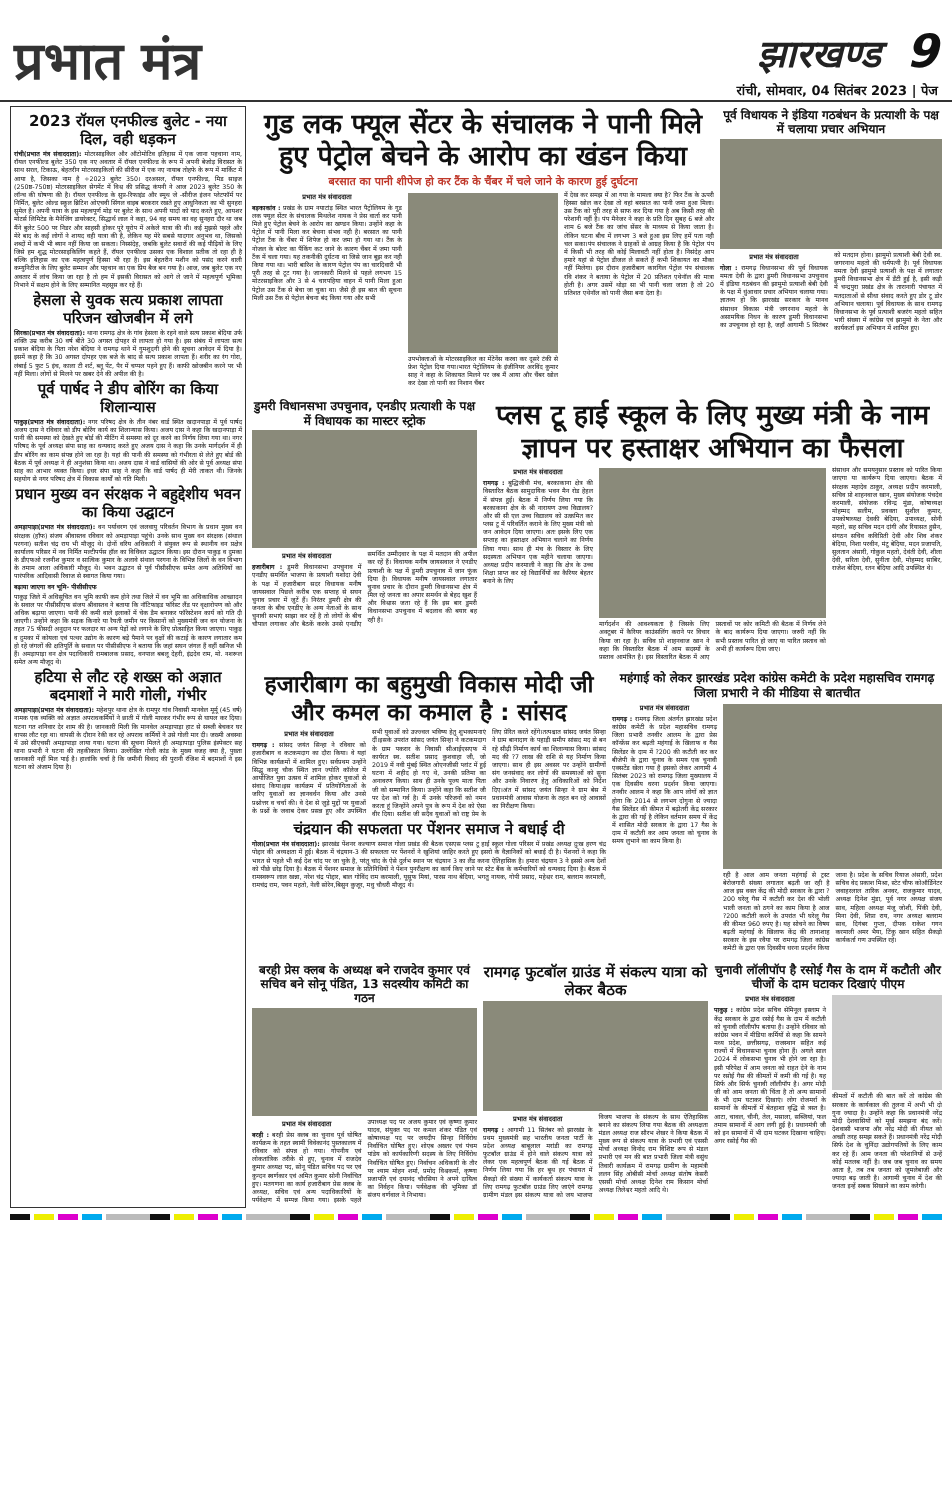प्रभात मंत्र
झारखण्ड 9
रांची, सोमवार, 04 सितंबर 2023 | पेज
2023 रॉयल एनफील्ड बुलेट - नया दिल, वही धड़कन
रांची(प्रभात मंत्र संवाददाता): मोटरसाइकिल और ऑटोमोटिव इतिहास में एक जाना पहचाना नाम, रॉयल एनफील्ड बुलेट 350 एक नए अवतार में रॉयल एनफील्ड के रूप में अपनी बेजोड़ विरासत के साथ सरल, टिकाऊ, बेहतरीन मोटरसाइकिलों की सीरीज में एक नए नायाब तोहफे के रूप में मार्किट में आया है, जिसका नाम है ÷2023 बुलेट 350। दरअसल, रॉयल एनफील्ड, मिड साइज (250ष्ठ-750ष्ठ) मोटरसाइकिल सेगमेंट में विश्व की प्रसिद्ध कंपनी ने आज 2023 बुलेट 350 के लॉन्च की घोषणा की है। रॉयल एनफील्ड के सुप्र-रिफाइंड और स्मूथ जे -सीरीज इंजन प्लेटफॉर्म पर निर्मित, बुलेट ओल्ड स्कूल ब्रिटिश ओएचवी सिंगल वाइब बरकरार रखते हुए आधुनिकता का भी सुनहरा सुमेल है। अपनी यात्रा के इस महत्वपूर्ण मोड़ पर बुलेट के साथ अपनी यादों को याद करते हुए, आयशर मोटर्स लिमिटेड के मैनेजिंग डायरेक्टर, सिद्धार्थ लाल ने कहा, 94 वह समय का वह सुनहरा दौर था जब मैंने बुलेट 500 पर निडर और साहसी होकर पूरे यूरोप में अकेले यात्रा की थी। कई मुझसे पहले और मेरे बाद के कई लोगों ने शायद वही यात्रा की है, लेकिन यह मेरे सबसे यादगार अनुभव था, जिसको शब्दों में कभी भी ब्यान नहीं किया जा सकता। निस्संदेह, जबकि बुलेट सवारों की कई पीढ़ियों के लिए जिसे हम शुद्ध मोटरसाइकिलिंग कहते हैं, रॉयल एनफील्ड उसका एक विशाल प्रतीक तो रहा ही है बल्कि इतिहास का एक महत्वपूर्ण हिस्सा भी रहा है। इस बेहतरीन मशीन को पसंद करने वाली कम्युनिटीज के लिए बुलेट सम्मान और पहचान का एक प्रिय बैज बन गया है। आज, जब बुलेट एक नए अवतार में लांच किया जा रहा है तो हम में इसकी विरासत को आगे ले जाने में महत्वपूर्ण भूमिका निभाने में सक्षम होने के लिए सम्मानित महसूस कर रहे हैं।
हेसला से युवक सत्य प्रकाश लापता परिजन खोजबीन में लगे
सिरका(प्रभात मंत्र संवाददाता): थाना रामगढ़ क्षेत्र के गांव हेसला के रहने वाले सत्य प्रकाश बेदिया उर्फ शक्ति उम्र करीब 30 वर्ष बीते 30 अगस्त दोपहर से लापता हो गया है। इस संबंध में लापता सत्य प्रकाश बेदिया के पिता नरेश बेदिया ने रामगढ़ थाने में गुमशुदगी होने की सूचना आवेदन में दिया है। इसमें कहा है कि 30 अगस्त दोपहर एक बजे के बाद से सत्य प्रकाश लापता हैं। शरीर का रंग गोरा, लंबाई 5 फुट 5 इंच, काला टी शर्ट, ब्लू पेंट, पैर में चप्पल पहने हुए हैं। काफी खोजबीन करने पर भी नहीं मिला। लोगों से मिलने पर खबर देने की अपील की है।
पूर्व पार्षद ने डीप बोरिंग का किया शिलान्यास
पाकुड़(प्रभात मंत्र संवाददाता): नगर परिषद क्षेत्र के तीन नंबर वार्ड स्थित खदानपाड़ा में पूर्व पार्षद अजय दास ने रविवार को डीप बोरिंग कार्य का शिलान्यास किया। अजय दास ने कहा कि खदानपाड़ा में पानी की समस्या को देखते हुए बोर्ड की मीटिंग में समस्या को दूर करने का निर्णय लिया गया था। नगर परिषद के पूर्व अध्यक्ष संपा साह का धन्यवाद करते हुए अजय दास ने कहा कि उनके मार्गदर्शन में ही डीप बोरिंग का काम संपन्न होने जा रहा है। यहां की पानी की समस्या को गंभीरता से लेते हुए बोर्ड की बैठक में पूर्व अध्यक्ष ने ही अनुशंसा किया था। अजय दास ने वार्ड वासियों की ओर से पूर्व अध्यक्ष संपा साह का आभार व्यक्त किया। इधर संपा साह ने कहा कि वार्ड पार्षद ही मेरी ताकत थी। जिनके सहयोग से नगर परिषद क्षेत्र में विकास कार्यों को गति मिली।
प्रधान मुख्य वन संरक्षक ने बहुद्देशीय भवन का किया उद्घाटन
अमड़ापाड़ा(प्रभात मंत्र संवाददाता): वन पर्यावरण एवं जलवायु परिवर्तन विभाग के प्रधान मुख्य वन संरक्षक (हॉफ) संजय श्रीवास्तव रविवार को अमड़ापाड़ा पहुंचे। उनके साथ मुख्य वन संरक्षक (संथाल परगना) सतीश चंद्र राय भी मौजूद थे। दोनों वरिय अधिकारी ने संयुक्त रूप से स्थानीय वन प्रक्षेत्र कार्यालय परिसर में नव निर्मित मल्टीपर्पस हॉल का विधिवत उद्घाटन किया। इस दौरान पाकुड़ व दुमका के डीएफओ रजनीश कुमार व सात्विक कुमार के अलावे संथाल परगना के विभिन्न जिलों के वन विभाग के तमाम आला अधिकारी मौजूद थे। भवन उद्घाटन से पूर्व पीसीसीएफ समेत अन्य अतिथियों का पारंपरिक आदिवासी रिवाज से स्वागत किया गया।
बढ़ाया जाएगा वन भूमि- पीसीसीएफ
पाकुड़ जिले में अधिसूचित वन भूमि काफी कम होने तथा जिले में वन भूमि का अधिकाधिक आच्छादन के सवाल पर पीसीसीएफ संजय श्रीवास्तव ने बताया कि नॉटिफाइड फॉरेस्ट लैंड पर वृक्षारोपण को और अधिक बढ़ाया जाएगा। पानी की कमी वाले इलाकों में चेक डैम बनाकर फॉरेस्टेशन कार्य को गति दी जाएगी। उन्होंने कहा कि सड़क किनारे या रैयती जमीन पर किसानों को मुख्यमंत्री जन वन योजना के तहत 75 फीसदी अनुदान पर फलदार या अन्य पेड़ों को लगाने के लिए प्रोत्साहित किया जाएगा। पाकुड़ व दुमका में कोयला एवं पत्थर उद्योग के कारण बड़े पैमाने पर वृक्षों की कटाई के कारण लगातार कम हो रहे जंगलों की क्षतिपूर्ति के सवाल पर पीसीसीएफ ने बताया कि जहां सघन जंगल हैं वहीं खनिज भी हैं। अमड़ापाड़ा वन क्षेत्र पदाधिकारी रामबालक प्रसाद, वनपाल बबलू देहरी, इंद्रदेव राम, मो. नशरूल समेत अन्य मौजूद थे।
हटिया से लौट रहे शख्स को अज्ञात बदमाशों ने मारी गोली, गंभीर
अमड़ापाड़ा(प्रभात मंत्र संवाददाता): महेशपुर थाना क्षेत्र के रामपुर गांव निवासी मानवेल मूर्मू (45 वर्ष) नामक एक व्यक्ति को अज्ञात अपराधकर्मियों ने छाती में गोली मारकर गंभीर रूप से घायल कर दिया। घटना गत शनिवार देर शाम की है। जानकारी मिली कि मानवेल अमड़ापाड़ा हाट से सब्जी बेचकर घर वापस लौट रहा था। वापसी के दौरान रेकी कर रहे अपराध कर्मियों ने उसे गोली मार दी। जख्मी अवस्था में उसे सीएचसी अमड़ापाड़ा लाया गया। घटना की सूचना मिलते ही अमड़ापाड़ा पुलिस इंस्पेक्टर सह थाना प्रभारी ने घटना की तहकीकात किया। उल्लेखित गोली कांड के मुख्य वजह क्या है, पुख्ता जानकारी नहीं मिल पाई है। हालांकि चर्चा है कि जमीनी विवाद की पुरानी रंजिश में बदमाशों ने इस घटना को अंजाम दिया है।
गुड लक फ्यूल सेंटर के संचालक ने पानी मिले हुए पेट्रोल बेचने के आरोप का खंडन किया
बरसात का पानी शीपेज हो कर टैंक के चैंबर में चले जाने के कारण हुई दुर्घटना
प्रभात मंत्र संवाददाता
बड़काकांव : प्रखंड के ग्राम नयाटांड़ स्थित भारत पैट्रोलियम के गुड लक फ्यूल सेंटर के संचालक मिथलेश नायक ने प्रेस वार्ता कर पानी मिले हुए पेट्रोल बेचने के आरोप का खण्डन किया। उन्होंने कहा के पेट्रोल में पानी मिला कर बेचना संभव नही है। बरसात का पानी पेट्रोल टैंक के चैंबर में शिपेज हो कर जमा हो गया था। टैंक के नोजल के बोल्ट का पैंकिंग कट जाने के कारण चैंबर में जमा पानी टैंक में चला गया। यह तकनीकी दुर्घटना था जिसे जान बूझ कर नही किया गया था। भारी बारिश के कारण पेट्रोल पंप का चारदिवारी भी पूरी तरह से टूट गया है। जानकारी मिलने से पहले लगभग 15 मोटरसाइकिल और 3 से 4 चारपहिया वाहन में पानी मिला हुआ पेट्रोल उस टैंक से बेचा जा चुका था। जैसे ही इस बात की सूचना मिली उस टैंक से पेट्रोल बेचना बंद किया गया और सभी
उपभोक्ताओं के मोटरसाइकिल का मेंटेनेंस करवा कर दूसरे टंकी से फ्रेश पेट्रोल दिया गया।भारत पेट्रोलियम के इंजीनियर अरविंद कुमार साह ने कहा के शिकायत मिलने पर जब मैं आया और चैंबर खोल कर देखा तो पानी का निशान चैंबर
में देख कर समझ में आ गया के मामला क्या है? फिर टैंक के ऊपरी हिस्सा खोल कर देखा तो वहां बरसात का पानी जमा हुआ मिला। उस टैंक को पूरी तरह से साफ कर दिया गया है अब किसी तरह की परेशानी नहीं है। पंप मैनेजर ने कहा के प्रति दिन सुबह 6 बजे और शाम 6 बजे टैंक का जांच सेंसर के माध्यम से किया जाता है। लेकिन घटना बीच में लगभग 3 बजे हुआ इस लिए हमें पता नही चल सका।पंप संचालक ने ग्राहकों से आग्रह किया है कि पेट्रोल पंप में किसी भी तरह की कोई मिलावटी नहीं होता है। निसंदेह आप हमारे यहां से पेट्रोल डीजल ले सकते हैं कभी शिकायत का मौका नहीं मिलेगा। इस दौरान हजारीबाग कारगिल पेट्रोल पंप संचालक रवि शंकर ने बताया के पेट्रोल में 20 प्रतिशत एथेनॉल की मात्रा होती है। अगर उसमें थोड़ा सा भी पानी चला जाता है तो 20 प्रतिशत एथेनॉल को पानी जैसा बना देता है।
पूर्व विधायक ने इंडिया गठबंधन के प्रत्याशी के पक्ष में चलाया प्रचार अभियान
प्रभात मंत्र संवाददाता
गोला : रामगढ़ विधानसभा की पूर्व विधायक ममता देवी के द्वारा डुमरी विधानसभा उपचुनाव में इंडिया गठबंधन की झामुमो प्रत्याशी बेबी देवी के पक्ष में धुंआधार प्रचार अभियान चलाया गया। ज्ञातव्य हो कि झारखंड सरकार के मानव संसाधन विकास मंत्री जगरनाथ महतो के असामयिक निधन के कारण डुमरी विधानसभा का उपचुनाव हो रहा है, जहाँ आगामी 5 सितंबर को मतदान होना। झामुमो प्रत्याशी बेबी देवी स्व. जगरनाथ महतो की धर्मपत्नी है। पूर्व विधायक ममता देवी झामुमो प्रत्याशी के पक्ष में लगातार डुमरी विधानसभा क्षेत्र में डँटी हुई है, इसी कड़ी में चन्द्रपुरा प्रखंड क्षेत्र के तारानारी पंचायत में मतदाताओं से सीधा संवाद करते हुए डोर टू डोर अभियान चलाया। पूर्व विधायक के साथ रामगढ़ विधानसभा के पूर्व प्रत्याशी बजरंग महतो सहित भारी संख्या में कांग्रेस एवं झामुमो के नेता और कार्यकर्ता इस अभियान में शामिल हुए।
डुमरी विधानसभा उपचुनाव, एनडीए प्रत्याशी के पक्ष में विधायक का मास्टर स्ट्रोक
प्रभात मंत्र संवाददाता
हजारीबाग : डुमरी विधानसभा उपचुनाव में एनडीए समर्थित भाजपा के प्रत्याशी यशोदा देवी के पक्ष में हजारीबाग सदर विधायक मनीष जायसवाल पिछले करीब एक सप्ताह से सघन चुनाव प्रचार में जुटें हैं। निरंतर डुमरी क्षेत्र की जनता के बीच एनडीए के अन्य नेताओं के साथ चुनावी सभाएं साझा कर रहें है तो लोगों के बीच चौपाल लगाकर और बैठकें करके उनसे एनडीए समर्थित उम्मीदवार के पक्ष में मतदान की अपील कर रहें हैं। विधायक मनीष जायसवाल ने एनडीए प्रत्याशी के पक्ष में डुमरी उपचुनाव में जान फूंक दिया है। विधायक मनीष जायसवाल लगातार चुनाव प्रचार के दौरान डुमरी विधानसभा क्षेत्र में मिल रहे जनता का अपार समर्थन से बेहद खुश हैं और विश्वास जता रहे हैं कि इस बार डुमरी विधानसभा उपचुनाव में बदलाव की बयार बह रही है।
प्लस टू हाई स्कूल के लिए मुख्य मंत्री के नाम ज्ञापन पर हस्ताक्षर अभियान का फैसला
प्रभात मंत्र संवाददाता
रामगढ़ : बुद्धिजीवी मंच, बरकाकाना क्षेत्र की विस्तारित बैठक सामुदायिक भवन मैन रोड हेहल में संपन्न हुई। बैठक में निर्णय लिया गया कि बरकाकाना क्षेत्र के श्री नारायण उच्च विद्यालय? और सी सी एल उच्च विद्यालय को उत्क्रमित कर प्लस टू में परिवर्तित कराने के लिए मुख्य मंत्री को जन आवेदन दिया जाएगा। अतः इसके लिए एक सप्ताह का हस्ताक्षर अभियान चलाने का निर्णय लिया गया। साथ ही मंच के विस्तार के लिए सदस्यता अभियान एक महीने चलाया जाएगा। अध्यक्ष प्रदीप करमाली ने कहा कि क्षेत्र के उच्च शिक्षा प्राप्त कर रहे विद्यार्थियों का कैरियर बेहतर बनाने के लिए
मार्गदर्शन की आवश्यकता है जिसके लिए अक्टूबर में कैरियर काउंसलिंग कराने पर विचार किया जा रहा है। सचिव प्रो शाहनवाज खान ने कहा कि विस्तारित बैठक में आम सदस्यों के प्रस्ताव आमंत्रित है। इस विस्तारित बैठक में आए प्रस्तावों पर कोर कमिटी की बैठक में निर्णय लेने के बाद कार्यरूप दिया जाएगा। जरुरी नहीं कि सभी प्रस्ताव पारित हो जाए या पारित प्रस्ताव को अभी ही कार्यरूप दिया जाए।
संसाधन और समयनुसार प्रस्ताव को पारित किया जाएगा या कार्यरूप दिया जाएगा। बैठक में संरक्षक महादेव ठाकुर, अध्यक्ष प्रदीप करमाली, सचिव प्रो शाहनवाज खान, मुख्य संयोजक पंचदेव करमाली, संयोजक रविन्द्र मुंडा, कोषाध्यक्ष मोहम्मद सलीम, प्रवक्ता सुशील कुमार, उपकोषाध्यक्ष देवकी बेदिया, उपाध्यक्ष, सोनी महतो, सह सचिव मदन दांगी और रियासत हुसैन, संगठन सचिव कविप्रिती देवी और शिव शंकर बेदिया, निशा परवीन, मंटू बेदिया, मदन प्रजापति, सुलतान अंसारी, गोकुल महतो, देवंती देवी, शीला देवी, सरिता देवी, सुनीता देवी, मोहम्मद साबिर, राजेश बेदिया, रतन बेदिया आदि उपस्थित थे।
हजारीबाग का बहुमुखी विकास मोदी जी और कमल का कमाल है : सांसद
प्रभात मंत्र संवाददाता
रामगढ़ : सांसद जयंत सिन्हा ने रविवार को हजारीबाग व कटकमदाग का दौरा किया। वे यहां विभिन्न कार्यक्रमों में शामिल हुए। सर्वप्रथम उन्होंने सिद्धू कान्हू चौक स्थित ज्ञान ज्योति कॉलेज में आयोजित युवा उत्सव में शामिल होकर युवाओं से संवाद किया।इस कार्यक्रम में प्रतियोगिताओं के जरिए युवाओं का ज्ञानवर्धन किया और उनसे प्रश्नोत्तर व चर्चा की। वे देश से जुड़े मुद्दों पर युवाओं के प्रश्नों के जवाब देकर प्रसन्न हुए और उपस्थित सभी युवाओं को उज्ज्वल भविष्य हेतु शुभकामनाएं दीं।इसके उपरांत सांसद जयंत सिन्हा ने कटकमदाग के ग्राम पकरार के निवासी सीआईएसएफ में कार्यरत स्व. सतीश प्रसाद कुशवाहा जी, जो 2019 में नवी मुंबई स्थित ओएनजीसी प्लांट में हुई घटना में शहीद हो गए थे, उनकी प्रतिमा का अनावरण किया। साथ ही उनके पूज्य माता पिता जी को सम्मानित किया। उन्होंने कहा कि सतीश जी पर देश को गर्व है। मैं उनके परिजनों को नमन करता हूं जिन्होंने अपने पुत्र के रूप में देश को ऐसा वीर दिया। सतीश जी सदैव युवाओं को राष्ट्र प्रेम के लिए प्रेरित करते रहेंगे।तत्पश्चात सांसद जयंत सिन्हा ने ग्राम बानादाग के पहाड़ी समीप सांसद मद से बन रहे सीढ़ी निर्माण कार्य का शिलान्यास किया। सांसद मद की ?7 लाख की राशि से यह निर्माण किया जाएगा। साथ ही इस अवसर पर उन्होंने ग्रामीणों संग जनसंवाद कर लोगों की समस्याओं को सुना और उनके निवारण हेतु अधिकारिओं को निर्देश दिए।अंत में सांसद जयंत सिन्हा ने ग्राम बेस में प्रधानमंत्री आवास योजना के तहत बन रहे आवासों का निरीक्षण किया।
चंद्रयान की सफलता पर पेंशनर समाज ने बधाई दी
गोला(प्रभात मंत्र संवाददाता): झारखंड पेंशनर कल्याण समाज गोला प्रखंड की बैठक एसएस प्लस टू हाई स्कूल गोला परिसर में प्रखंड अध्यक्ष दुःख हरण चंद्र पोद्दार की अध्यक्षता में हुई। बैठक में चंद्रयान-3 की सफलता पर पेंशनरों ने खुशियां जाहिर करते हुए इसरो के वैज्ञानिकों को बधाई दी है। पेंशनरों ने कहा कि भारत से पहले भी कई देश चांद पर जा चुके है, परंतु चांद के ऐसे दुर्लभ स्थान पर चंद्रयान 3 का लैंड करना ऐतिहासिक है। हमारा चंद्रयान 3 ने इससे अन्य देशों को पीछे छोड़ दिया है। बैठक में पेंशनर समाज के प्रतिनिधियों ने पेंशन पुनरीक्षण का कार्य किए जाने पर स्टेट बैंक के कर्मचारियों को धन्यवाद दिया है। बैठक में रामस्वरूप लाल खन्ना, नरेश चंद्र पोद्दार, बाल गोविंद राम करमाली, यूसुफ मियां, पारस नाथ बेदिया, भगतु नायक, गोपी प्रसाद, महेश्वर राम, बलराम करमाली, रामचंद्र राम, पवन महतो, नेली सोरेन,बिसुन कुजूर, मधु चौधरी मौजूद थे।
महंगाई को लेकर झारखंड प्रदेश कांग्रेस कमेटी के प्रदेश महासचिव रामगढ़ जिला प्रभारी ने की मीडिया से बातचीत
प्रभात मंत्र संवाददाता
रामगढ़ : रामगढ़ जिला अंतर्गत झारखंड प्रदेश कांग्रेस कमेटी के प्रदेश महासचिव रामगढ़ जिला प्रभारी तनवीर आलम के द्वारा प्रेस कॉन्फ्रेंस कर बढ़ती महंगाई के खिलाफ व गैस सिलेंडर के दाम में ?200 की कटौती कर कर बीजेपी के द्वारा चुनाव के समय एक चुनावी एक्सटेंड खेला गया है इसको लेकर आगामी 4 सितंबर 2023 को रामगढ़ जिला मुख्यालय में एक दिवसीय धरना प्रदर्शन किया जाएगा। तनवीर आलम ने कहा कि आप लोगों को ज्ञात होगा कि 2014 से लगभग दोगुना से ज्यादा गैस सिलेंडर की कीमत में बढ़ोतरी केंद्र सरकार के द्वारा की गई है लेकिन वर्तमान समय में केंद्र में शासित मोदी सरकार के द्वारा 17 गैस के दाम में कटौती कर आम जनता को चुनाव के समय लुभाने का काम किया है।
रही है आज आम जनता महंगाई से ट्रस्ट बेरोजगारी संख्या लगातार बढ़ती जा रही है आज इस वक्त केंद्र की मोदी सरकार के द्वारा ?200 घरेलू गैस में कटौती कर देश की भोली भाली जनता को ठगने का काम किया है आज ?200 कटौती करने के उपरांत भी घरेलू गैस की कीमत 960 रुपए है। यह सोचने का विषय बढ़ती महंगाई के खिलाफ केंद्र की तानाशाह सरकार के इस रवैया पर रामगढ़ जिला कांग्रेस कमेटी के द्वारा एक दिवसीय धरना प्रदर्शन किया जाना है। प्रदेश के सचिव रियाज अंसारी, प्रदेश सचिव वेद प्रकाश मिश्रा, स्टेट चीफ कोऑर्डिनेटर जवाहरलाल तारिक अनवर, राजकुमार यादव, अध्यक्ष दिनेश मुंडा, पूर्व नगर अध्यक्ष संजय साव, महिला अध्यक्ष मंजू जोशी, पिंकी देवी, मिना देवी, शिप्रा राय, नगर अध्यक्ष बलराम साव, दिगंबर गुप्ता, दीपक राकेश गगन करमाली अमर भैया, टिंकू खान सहित सैकड़ो कार्यकर्ता गण उपस्थित रहे।
बरही प्रेस क्लब के अध्यक्ष बने राजदेव कुमार एवं सचिव बने सोनू पंडित, 13 सदस्यीय कमिटी का गठन
प्रभात मंत्र संवाददाता
बरही : बरही प्रेस क्लब का चुनाव पूर्व घोषित कार्यक्रम के तहत स्वामी विवेकानंद पुस्तकालय में रविवार को संपन्न हो गया। गोपनीय एवं लोकतांत्रिक तरीके से हुए, चुनाव में राजदेव कुमार अध्यक्ष पद, सोनू पंडित सचिव पद पर एवं कुन्दन स्वर्णकार एवं अमित कुमार सोनी निर्वाचित हुए। मतगणना का कार्य हजारीबाग प्रेस क्लब के अध्यक्ष, सचिव एवं अन्य पदाधिकारियों के पर्यवेक्षण में सम्पन्न किया गया। इसके पहले उपाध्यक्ष पद पर अजय कुमार एवं कृष्णा कुमार यादव, संयुक्त पद पर कमल शंकर पंडित एवं कोषाध्यक्ष पद पर जयदीप सिन्हा निर्विरोध निर्वाचित घोषित हुए। शोएब अख्तर एवं पंचम पांडेय को कार्यकारिणी सदस्य के लिए निर्विरोध निर्वाचित घोषित हुए। निर्वाचन अधिकारी के तौर पर श्याम मोहन शर्मा, प्रमोद विश्वकर्मा, कृष्णा प्रजापति एवं दयानंद चौरसिया ने अपने दायित्व का निर्वहन किया। पर्यवेक्षक की भूमिका डॉ संजय वर्णवाल ने निभाया।
रामगढ़ फुटबॉल ग्राउंड में संकल्प यात्रा को लेकर बैठक
प्रभात मंत्र संवाददाता
रामगढ़ : आगामी 11 सितंबर को झारखंड के प्रथम मुख्यमंत्री सह भारतीय जनता पार्टी के प्रदेश अध्यक्ष बाबूलाल मरांडी का रामगढ़ फुटबॉल ग्राउंड में होने वाले संकल्प यात्रा को लेकर एक महत्वपूर्ण बैठक की गई बैठक में निर्णय लिया गया कि हर बूथ हर पंचायत में सैकड़ो की संख्या में कार्यकर्ता संकल्प यात्रा के लिए रामगढ़ फुटबॉल ग्राउंड लिए जाएंगे रामगढ़ ग्रामीण मंडल इस संकल्प यात्रा को जय भाजपा विजय भाजपा के संकल्प के साथ ऐतिहासिक बनाने का संकल्प लिया गया बैठक की अध्यक्षता मंडल अध्यक्ष राज सौरभ शेखर ने किया बैठक में मुख्य रूप से संकल्प यात्रा के प्रभारी एवं एससी मोर्चा अध्यक्ष विनोद राम विशिष्ट रूप से मंडल प्रभारी एवं मन की बात प्रभारी जिला मंत्री वसुंध तिवारी कार्यक्रम में रामगढ़ ग्रामीण के महामंत्री ललन सिंह ओबीसी मोर्चा अध्यक्ष संतोष केसरी एससी मोर्चा अध्यक्ष दिनेश राम किसान मोर्चा अध्यक्ष तिलेश्वर महतो आदि थे।
चुनावी लॉलीपॉप है रसोई गैस के दाम में कटौती और चीजों के दाम घटाकर दिखाएं पीएम
प्रभात मंत्र संवाददाता
पाकुड़ : कांग्रेस प्रदेश सचिव सेमिनूल इस्लाम ने केंद्र सरकार के द्वारा रसोई गैस के दाम में कटौती को चुनावी लॉलीपॉप बताया है। उन्होंने रविवार को कांग्रेस भवन में मीडिया कर्मियों से कहा कि सामने मध्य प्रदेश, छत्तीसगढ़, राजस्थान सहित कई राज्यों में विधानसभा चुनाव होना हैं। अगले साल 2024 में लोकसभा चुनाव भी होने जा रहा है। इसी परिपेक्ष में आम जनता को राहत देने के नाम पर रसोई गैस की कीमतों में कमी की गई है। यह सिर्फ और सिर्फ चुनावी लॉलीपॉप है। अगर मोदी जी को आम जनता की चिंता है तो अन्य सामानों के भी दाम घटाकर दिखाएं। लोग रोजमर्रा के सामानों के कीमतों में बेतहाशा वृद्धि से त्रस्त है। आटा, चावल, चीनी, तेल, मसाला, सब्जियां, फल तमाम सामानों में आग लगी हुई है। प्रधानमंत्री जी को इन सामानों में भी दाम घटकर दिखाना चाहिए। अगर रसोई गैस की
कीमतों में कटौती की बात करें तो कांग्रेस की सरकार के कार्यकाल की तुलना में अभी भी दो गुना ज्यादा है। उन्होंने कहा कि प्रधानमंत्री नरेंद्र मोदी देशवासियों को मूर्ख समझना बंद करें। देशवासी भाजपा और नरेंद्र मोदी की नीयत को अच्छी तरह समझ सकते हैं। प्रधानमंत्री नरेंद्र मोदी सिर्फ देश के चुनिंदा उद्योगपतियों के लिए काम कर रहे हैं। आम जनता की परेशानियों से उन्हें कोई मतलब नहीं है। जब जब चुनाव का समय आता है, तब तब जनता को जुमलेबाजी और ज्यादा बढ़ जाती है। आगामी चुनाव में देश की जनता इन्हें सबक सिखाने का काम करेगी।